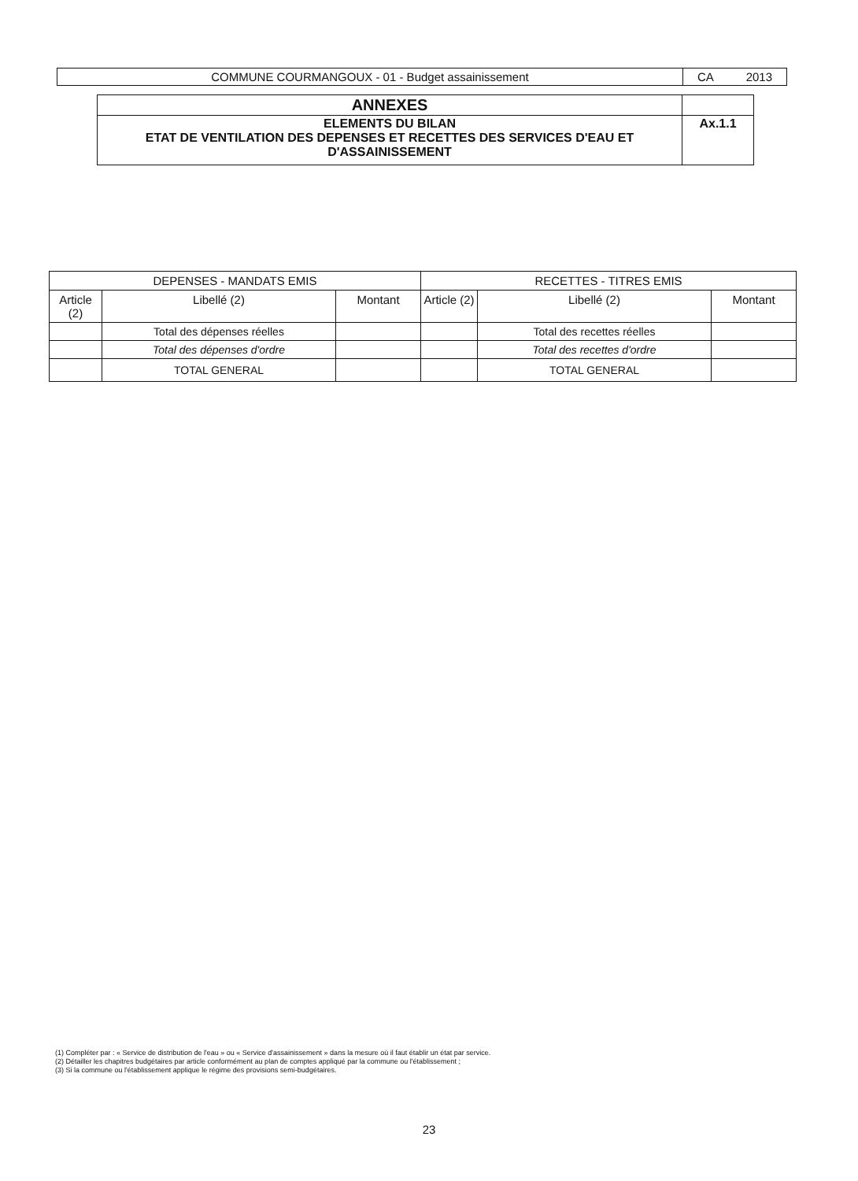| COMMUNE COURMANGOUX - 01 - Budget assainissement | CA 2013 |
| ANNEXES | |
| ELEMENTS DU BILAN ETAT DE VENTILATION DES DEPENSES ET RECETTES DES SERVICES D'EAU ET D'ASSAINISSEMENT | Ax.1.1 |
| DEPENSES - MANDATS EMIS | | | RECETTES - TITRES EMIS | | |
| --- | --- | --- | --- | --- | --- |
| Article (2) | Libellé (2) | Montant | Article (2) | Libellé (2) | Montant |
| | Total des dépenses réelles | | | Total des recettes réelles | |
| | Total des dépenses d'ordre | | | Total des recettes d'ordre | |
| | TOTAL GENERAL | | | TOTAL GENERAL | |
(1) Compléter par : « Service de distribution de l'eau » ou « Service d'assainissement » dans la mesure où il faut établir un état par service.
(2) Détailler les chapitres budgétaires par article conformément au plan de comptes appliqué par la commune ou l'établissement ;
(3) Si la commune ou l'établissement applique le régime des provisions semi-budgétaires.
23